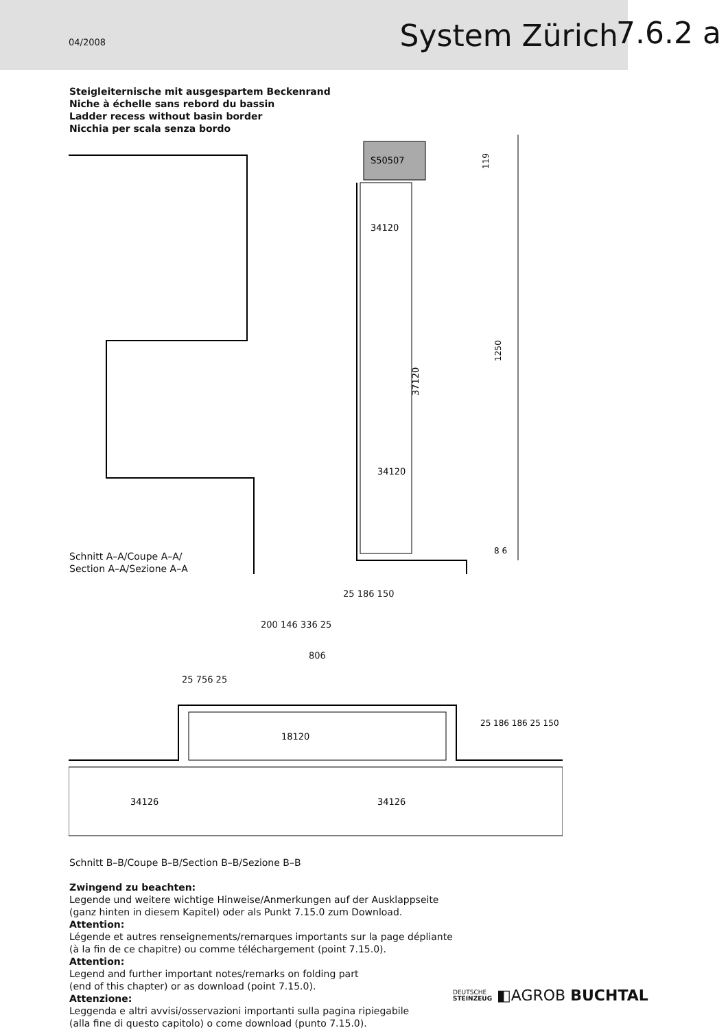04/2008
System Zürich
7.6.2 a
Steigleiternische mit ausgespartem Beckenrand
Niche à échelle sans rebord du bassin
Ladder recess without basin border
Nicchia per scala senza bordo
S50507
34120
34120
37120
119
1250
8 6
Schnitt A–A/Coupe A–A/
Section A–A/Sezione A–A
25 186 150
200 146 336 25
806
25 756 25
18120
34126
34126
25 186 186 25 150
Schnitt B–B/Coupe B–B/Section B–B/Sezione B–B
Zwingend zu beachten:
Legende und weitere wichtige Hinweise/Anmerkungen auf der Ausklappseite
(ganz hinten in diesem Kapitel) oder als Punkt 7.15.0 zum Download.
Attention:
Légende et autres renseignements/remarques importants sur la page dépliante
(à la fin de ce chapitre) ou comme téléchargement (point 7.15.0).
Attention:
Legend and further important notes/remarks on folding part
(end of this chapter) or as download (point 7.15.0).
Attenzione:
Leggenda e altri avvisi/osservazioni importanti sulla pagina ripiegabile
(alla fine di questo capitolo) o come download (punto 7.15.0).
DEUTSCHE
STEINZEUG ◧AGROB BUCHTAL